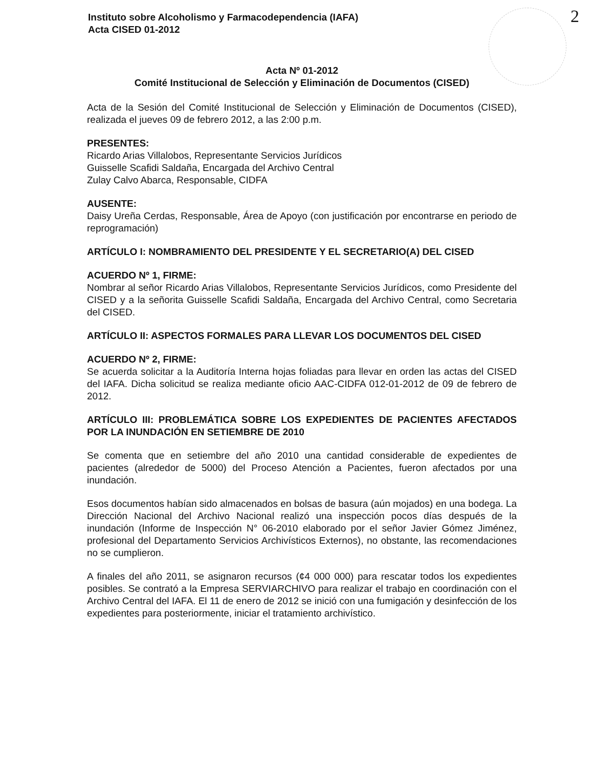Instituto sobre Alcoholismo y Farmacodependencia (IAFA)
Acta CISED 01-2012
2
Acta Nº 01-2012
Comité Institucional de Selección y Eliminación de Documentos (CISED)
Acta de la Sesión del Comité Institucional de Selección y Eliminación de Documentos (CISED), realizada el jueves 09 de febrero 2012, a las 2:00 p.m.
PRESENTES:
Ricardo Arias Villalobos, Representante Servicios Jurídicos
Guisselle Scafidi Saldaña, Encargada del Archivo Central
Zulay Calvo Abarca, Responsable, CIDFA
AUSENTE:
Daisy Ureña Cerdas, Responsable, Área de Apoyo (con justificación por encontrarse en periodo de reprogramación)
ARTÍCULO I: NOMBRAMIENTO DEL PRESIDENTE Y EL SECRETARIO(A) DEL CISED
ACUERDO Nº 1, FIRME:
Nombrar al señor Ricardo Arias Villalobos, Representante Servicios Jurídicos, como Presidente del CISED y a la señorita Guisselle Scafidi Saldaña, Encargada del Archivo Central, como Secretaria del CISED.
ARTÍCULO II: ASPECTOS FORMALES PARA LLEVAR LOS DOCUMENTOS DEL CISED
ACUERDO Nº 2, FIRME:
Se acuerda solicitar a la Auditoría Interna hojas foliadas para llevar en orden las actas del CISED del IAFA. Dicha solicitud se realiza mediante oficio AAC-CIDFA 012-01-2012 de 09 de febrero de 2012.
ARTÍCULO III: PROBLEMÁTICA SOBRE LOS EXPEDIENTES DE PACIENTES AFECTADOS POR LA INUNDACIÓN EN SETIEMBRE DE 2010
Se comenta que en setiembre del año 2010 una cantidad considerable de expedientes de pacientes (alrededor de 5000) del Proceso Atención a Pacientes, fueron afectados por una inundación.
Esos documentos habían sido almacenados en bolsas de basura (aún mojados) en una bodega. La Dirección Nacional del Archivo Nacional realizó una inspección pocos días después de la inundación (Informe de Inspección N° 06-2010 elaborado por el señor Javier Gómez Jiménez, profesional del Departamento Servicios Archivísticos Externos), no obstante, las recomendaciones no se cumplieron.
A finales del año 2011, se asignaron recursos (¢4 000 000) para rescatar todos los expedientes posibles. Se contrató a la Empresa SERVIARCHIVO para realizar el trabajo en coordinación con el Archivo Central del IAFA. El 11 de enero de 2012 se inició con una fumigación y desinfección de los expedientes para posteriormente, iniciar el tratamiento archivístico.